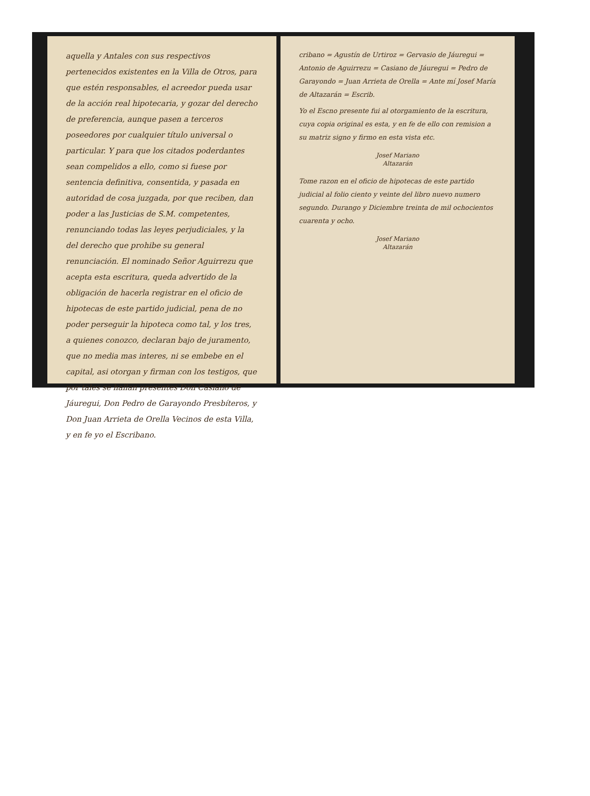aquella y Antales con sus respectivos pertenecidos existentes en la Villa de Otros, para que estén responsables, el acreedor pueda usar de la acción real hipotecaria, y gozar del derecho de preferencia, aunque pasen a terceros poseedores por cualquier título universal o particular. Y para que los citados poderdantes sean compelidos a ello, como si fuese por sentencia definitiva, consentida, y pasada en autoridad de cosa juzgada, por que reciben, dan poder a las Justicias de S.M. competentes, renunciando todas las leyes perjudiciales, y la del derecho que prohibe su general renunciación. El nominado Señor Aguirrezu que acepta esta escritura, queda advertido de la obligación de hacerla registrar en el oficio de hipotecas de este partido judicial, pena de no poder perseguir la hipoteca como tal, y los tres, a quienes conozco, declaran bajo de juramento, que no media mas interes, ni se embebe en el capital, asi otorgan y firman con los testigos, que por tales se hallan presentes Don Casiano de Jáuregui, Don Pedro de Garayondo Presbíteros, y Don Juan Arrieta de Orella Vecinos de esta Villa, y en fe yo el Escribano.
cribano = Agustín de Urtiroz = Gervasio de Jáuregui = Antonio de Aguirrezu = Casiano de Jáuregui = Pedro de Garayondo = Juan Arrieta de Orella = Ante mí Josef María de Altazarán = Escrib.
Yo el Escno presente fui al otorgamiento de la escritura, cuya copia original es esta, y en fe de ello con remision a su matriz signo y firmo en esta vista etc.
Josef Mariano
Altazarán
Tome razon en el oficio de hipotecas de este partido judicial al folio ciento y veinte del libro nuevo numero segundo. Durango y Diciembre treinta de mil ochocientos cuarenta y ocho.
Josef Mariano
Altazarán